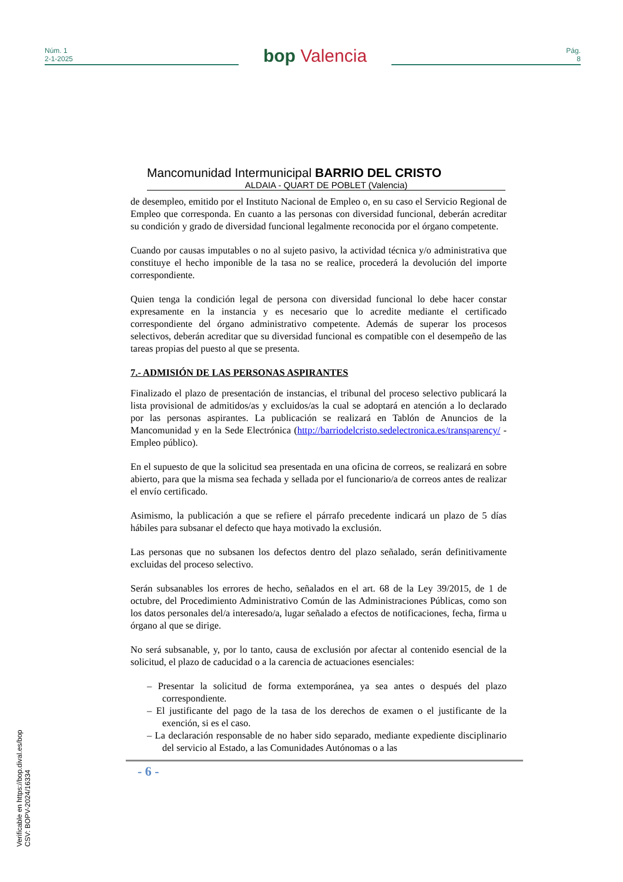Núm. 1
2-1-2025
bop Valencia
Pág.
8
Mancomunidad Intermunicipal BARRIO DEL CRISTO
ALDAIA - QUART DE POBLET (Valencia)
de desempleo, emitido por el Instituto Nacional de Empleo o, en su caso el Servicio Regional de Empleo que corresponda. En cuanto a las personas con diversidad funcional, deberán acreditar su condición y grado de diversidad funcional legalmente reconocida por el órgano competente.
Cuando por causas imputables o no al sujeto pasivo, la actividad técnica y/o administrativa que constituye el hecho imponible de la tasa no se realice, procederá la devolución del importe correspondiente.
Quien tenga la condición legal de persona con diversidad funcional lo debe hacer constar expresamente en la instancia y es necesario que lo acredite mediante el certificado correspondiente del órgano administrativo competente. Además de superar los procesos selectivos, deberán acreditar que su diversidad funcional es compatible con el desempeño de las tareas propias del puesto al que se presenta.
7.- ADMISIÓN DE LAS PERSONAS ASPIRANTES
Finalizado el plazo de presentación de instancias, el tribunal del proceso selectivo publicará la lista provisional de admitidos/as y excluidos/as la cual se adoptará en atención a lo declarado por las personas aspirantes. La publicación se realizará en Tablón de Anuncios de la Mancomunidad y en la Sede Electrónica (http://barriodelcristo.sedelectronica.es/transparency/ - Empleo público).
En el supuesto de que la solicitud sea presentada en una oficina de correos, se realizará en sobre abierto, para que la misma sea fechada y sellada por el funcionario/a de correos antes de realizar el envío certificado.
Asimismo, la publicación a que se refiere el párrafo precedente indicará un plazo de 5 días hábiles para subsanar el defecto que haya motivado la exclusión.
Las personas que no subsanen los defectos dentro del plazo señalado, serán definitivamente excluidas del proceso selectivo.
Serán subsanables los errores de hecho, señalados en el art. 68 de la Ley 39/2015, de 1 de octubre, del Procedimiento Administrativo Común de las Administraciones Públicas, como son los datos personales del/a interesado/a, lugar señalado a efectos de notificaciones, fecha, firma u órgano al que se dirige.
No será subsanable, y, por lo tanto, causa de exclusión por afectar al contenido esencial de la solicitud, el plazo de caducidad o a la carencia de actuaciones esenciales:
– Presentar la solicitud de forma extemporánea, ya sea antes o después del plazo correspondiente.
– El justificante del pago de la tasa de los derechos de examen o el justificante de la exención, si es el caso.
– La declaración responsable de no haber sido separado, mediante expediente disciplinario del servicio al Estado, a las Comunidades Autónomas o a las
- 6 -
Verificable en https://bop.dival.es/bop
CSV: BOPV-2024/16334